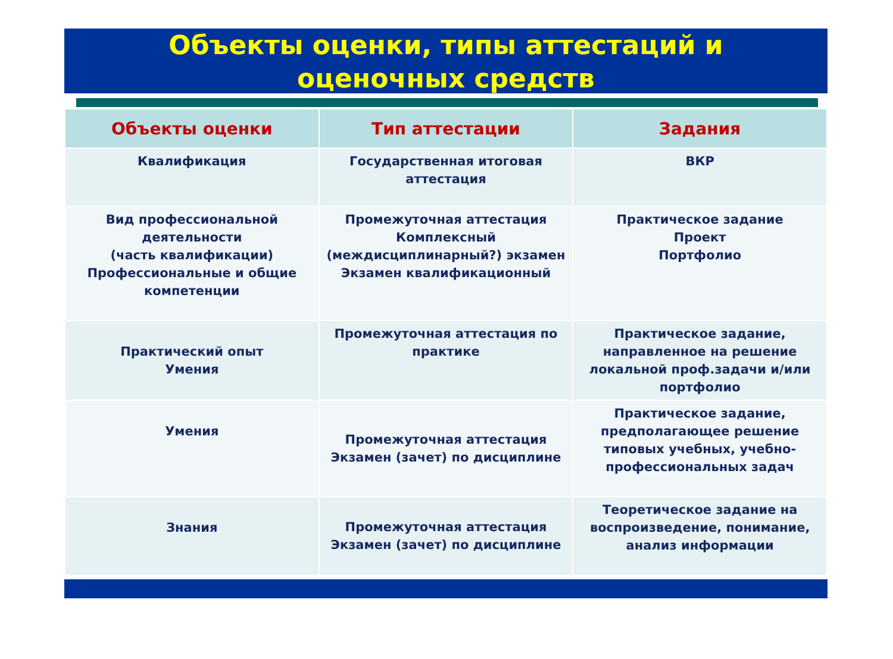Объекты оценки, типы аттестаций и
оценочных средств
| Объекты оценки | Тип аттестации | Задания |
| --- | --- | --- |
| Квалификация | Государственная итоговая аттестация | ВКР |
| Вид профессиональной деятельности (часть квалификации) Профессиональные и общие компетенции | Промежуточная аттестация Комплексный (междисциплинарный?) экзамен Экзамен квалификационный | Практическое задание Проект Портфолио |
| Практический опыт Умения | Промежуточная аттестация по практике | Практическое задание, направленное на решение локальной проф.задачи и/или портфолио |
| Умения | Промежуточная аттестация Экзамен (зачет) по дисциплине | Практическое задание, предполагающее решение типовых учебных, учебно-профессиональных задач |
| Знания | Промежуточная аттестация Экзамен (зачет) по дисциплине | Теоретическое задание на воспроизведение, понимание, анализ информации |